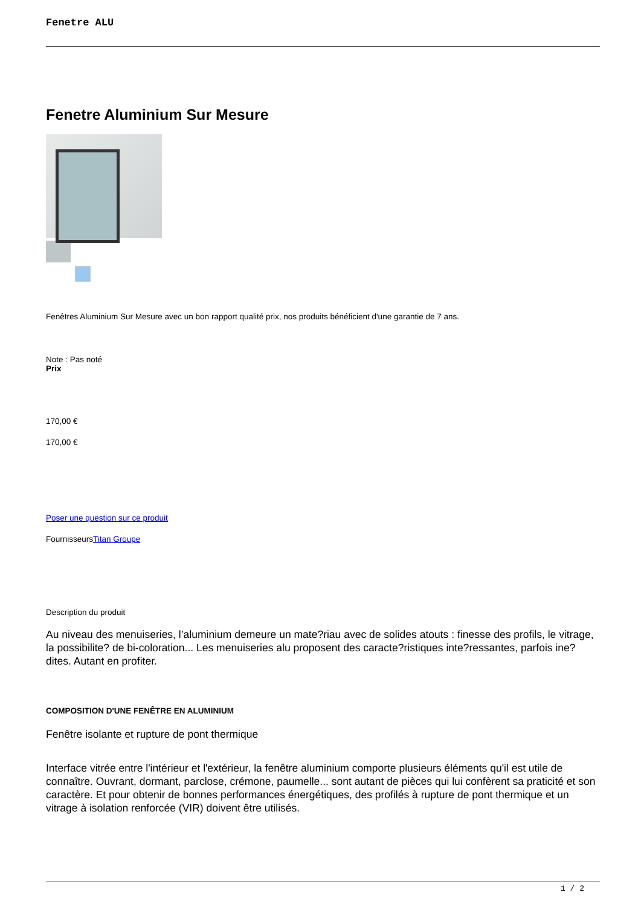Fenetre ALU
Fenetre Aluminium Sur Mesure
Fenêtres Aluminium Sur Mesure avec un bon rapport qualité prix, nos produits bénéficient d'une garantie de 7 ans.
Note : Pas noté
Prix
170,00 €
170,00 €
Poser une question sur ce produit
FournisseursTitan Groupe
Description du produit
Au niveau des menuiseries, l’aluminium demeure un mate?riau avec de solides atouts : finesse des profils, le vitrage, la possibilite? de bi-coloration... Les menuiseries alu proposent des caracte?ristiques inte?ressantes, parfois ine?dites. Autant en profiter.
COMPOSITION D'UNE FENÊTRE EN ALUMINIUM
Fenêtre isolante et rupture de pont thermique
Interface vitrée entre l'intérieur et l'extérieur, la fenêtre aluminium comporte plusieurs éléments qu'il est utile de connaître. Ouvrant, dormant, parclose, crémone, paumelle... sont autant de pièces qui lui confèrent sa praticité et son caractère. Et pour obtenir de bonnes performances énergétiques, des profilés à rupture de pont thermique et un vitrage à isolation renforcée (VIR) doivent être utilisés.
1 / 2